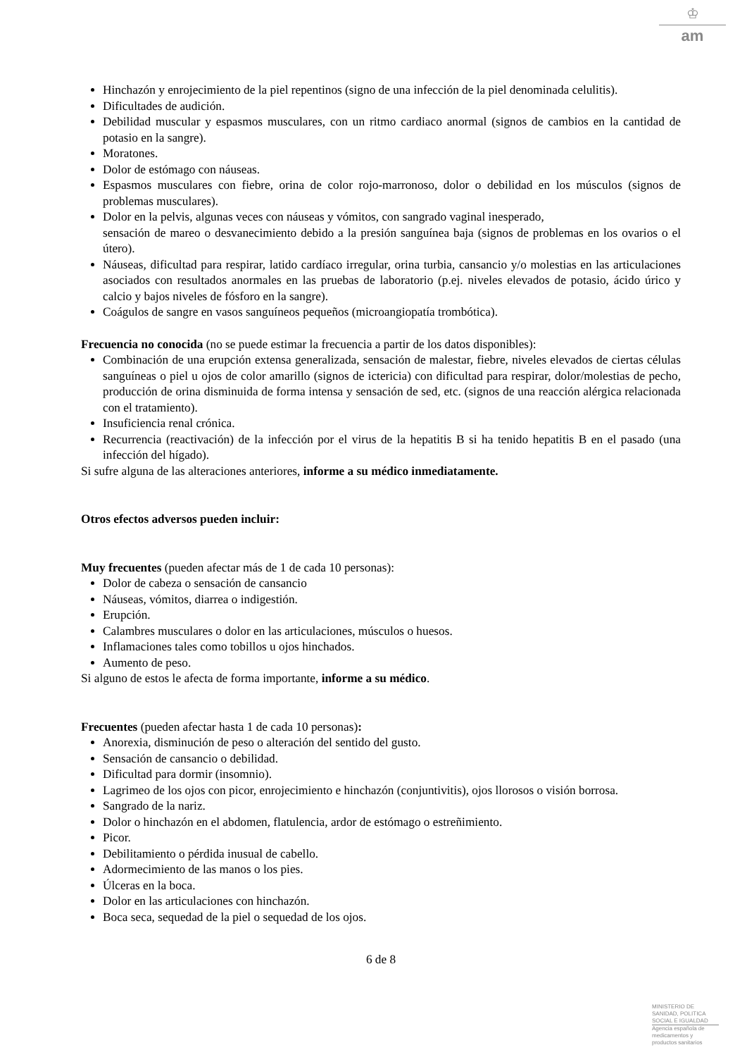♔
am
Hinchazón y enrojecimiento de la piel repentinos (signo de una infección de la piel denominada celulitis).
Dificultades de audición.
Debilidad muscular y espasmos musculares, con un ritmo cardiaco anormal (signos de cambios en la cantidad de potasio en la sangre).
Moratones.
Dolor de estómago con náuseas.
Espasmos musculares con fiebre, orina de color rojo-marronoso, dolor o debilidad en los músculos (signos de problemas musculares).
Dolor en la pelvis, algunas veces con náuseas y vómitos, con sangrado vaginal inesperado,
sensación de mareo o desvanecimiento debido a la presión sanguínea baja (signos de problemas en los ovarios o el útero).
Náuseas, dificultad para respirar, latido cardíaco irregular, orina turbia, cansancio y/o molestias en las articulaciones asociados con resultados anormales en las pruebas de laboratorio (p.ej. niveles elevados de potasio, ácido úrico y calcio y bajos niveles de fósforo en la sangre).
Coágulos de sangre en vasos sanguíneos pequeños (microangiopatía trombótica).
Frecuencia no conocida (no se puede estimar la frecuencia a partir de los datos disponibles):
Combinación de una erupción extensa generalizada, sensación de malestar, fiebre, niveles elevados de ciertas células sanguíneas o piel u ojos de color amarillo (signos de ictericia) con dificultad para respirar, dolor/molestias de pecho, producción de orina disminuida de forma intensa y sensación de sed, etc. (signos de una reacción alérgica relacionada con el tratamiento).
Insuficiencia renal crónica.
Recurrencia (reactivación) de la infección por el virus de la hepatitis B si ha tenido hepatitis B en el pasado (una infección del hígado).
Si sufre alguna de las alteraciones anteriores, informe a su médico inmediatamente.
Otros efectos adversos pueden incluir:
Muy frecuentes (pueden afectar más de 1 de cada 10 personas):
Dolor de cabeza o sensación de cansancio
Náuseas, vómitos, diarrea o indigestión.
Erupción.
Calambres musculares o dolor en las articulaciones, músculos o huesos.
Inflamaciones tales como tobillos u ojos hinchados.
Aumento de peso.
Si alguno de estos le afecta de forma importante, informe a su médico.
Frecuentes (pueden afectar hasta 1 de cada 10 personas):
Anorexia, disminución de peso o alteración del sentido del gusto.
Sensación de cansancio o debilidad.
Dificultad para dormir (insomnio).
Lagrimeo de los ojos con picor, enrojecimiento e hinchazón (conjuntivitis), ojos llorosos o visión borrosa.
Sangrado de la nariz.
Dolor o hinchazón en el abdomen, flatulencia, ardor de estómago o estreñimiento.
Picor.
Debilitamiento o pérdida inusual de cabello.
Adormecimiento de las manos o los pies.
Úlceras en la boca.
Dolor en las articulaciones con hinchazón.
Boca seca, sequedad de la piel o sequedad de los ojos.
6 de 8
MINISTERIO DE
SANIDAD, POLITICA
SOCIAL E IGUALDAD
Agencia española de
medicamentos y
productos sanitarios